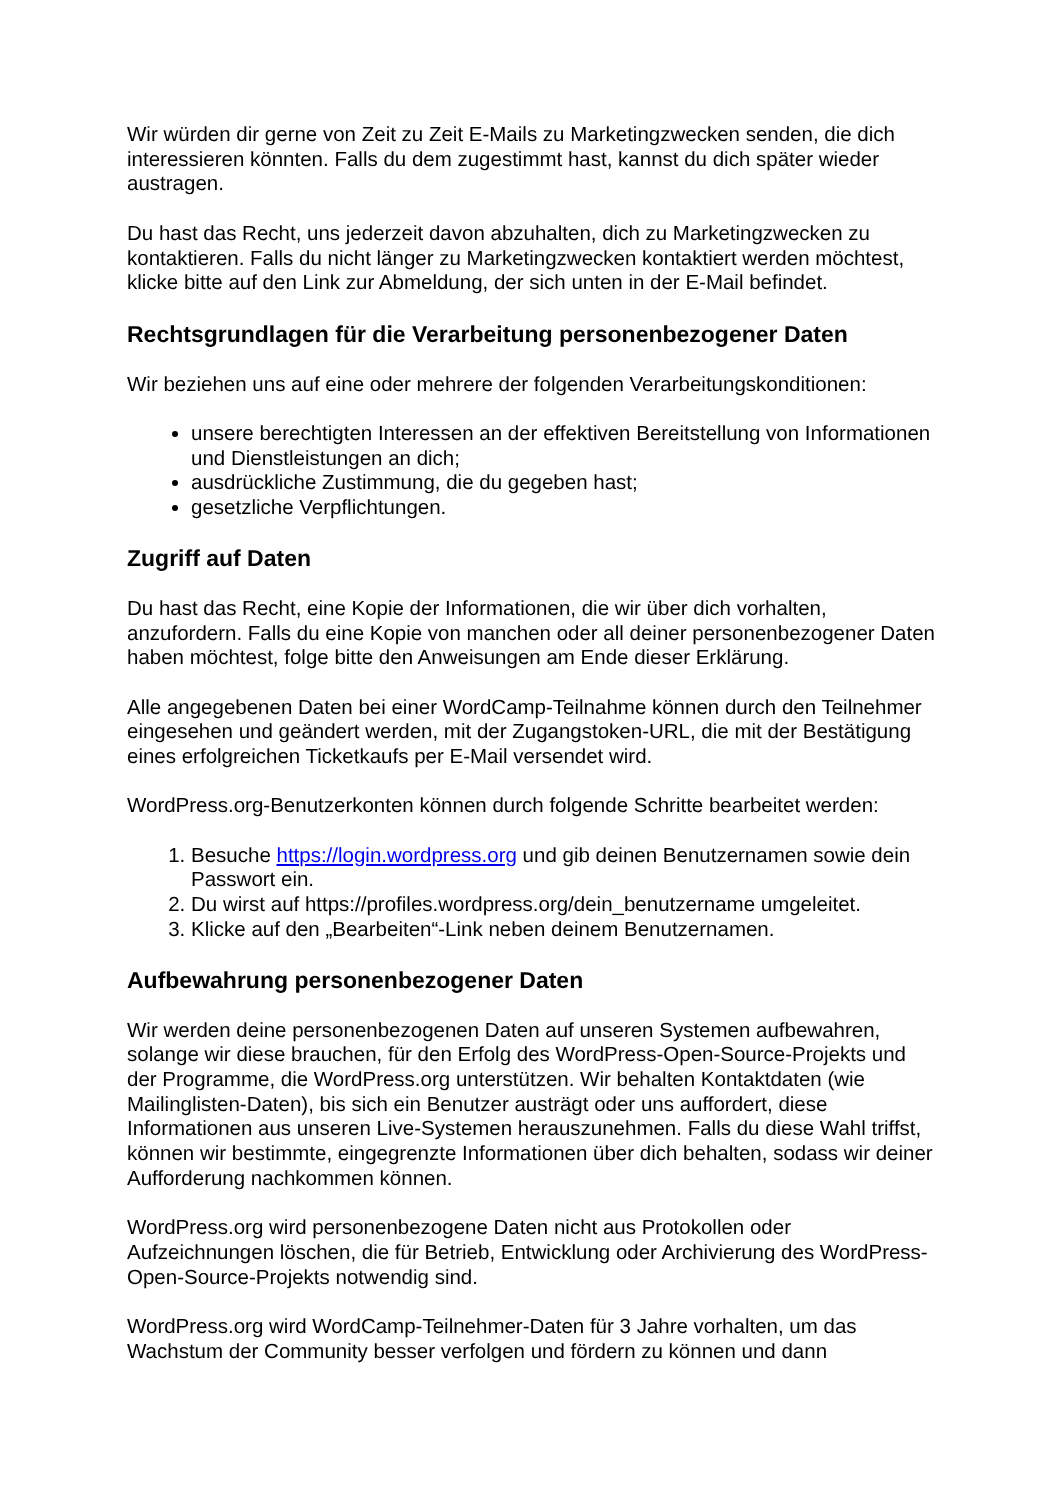Wir würden dir gerne von Zeit zu Zeit E-Mails zu Marketingzwecken senden, die dich interessieren könnten. Falls du dem zugestimmt hast, kannst du dich später wieder austragen.
Du hast das Recht, uns jederzeit davon abzuhalten, dich zu Marketingzwecken zu kontaktieren. Falls du nicht länger zu Marketingzwecken kontaktiert werden möchtest, klicke bitte auf den Link zur Abmeldung, der sich unten in der E-Mail befindet.
Rechtsgrundlagen für die Verarbeitung personenbezogener Daten
Wir beziehen uns auf eine oder mehrere der folgenden Verarbeitungskonditionen:
unsere berechtigten Interessen an der effektiven Bereitstellung von Informationen und Dienstleistungen an dich;
ausdrückliche Zustimmung, die du gegeben hast;
gesetzliche Verpflichtungen.
Zugriff auf Daten
Du hast das Recht, eine Kopie der Informationen, die wir über dich vorhalten, anzufordern. Falls du eine Kopie von manchen oder all deiner personenbezogener Daten haben möchtest, folge bitte den Anweisungen am Ende dieser Erklärung.
Alle angegebenen Daten bei einer WordCamp-Teilnahme können durch den Teilnehmer eingesehen und geändert werden, mit der Zugangstoken-URL, die mit der Bestätigung eines erfolgreichen Ticketkaufs per E-Mail versendet wird.
WordPress.org-Benutzerkonten können durch folgende Schritte bearbeitet werden:
1. Besuche https://login.wordpress.org und gib deinen Benutzernamen sowie dein Passwort ein.
2. Du wirst auf https://profiles.wordpress.org/dein_benutzername umgeleitet.
3. Klicke auf den „Bearbeiten“-Link neben deinem Benutzernamen.
Aufbewahrung personenbezogener Daten
Wir werden deine personenbezogenen Daten auf unseren Systemen aufbewahren, solange wir diese brauchen, für den Erfolg des WordPress-Open-Source-Projekts und der Programme, die WordPress.org unterstützen. Wir behalten Kontaktdaten (wie Mailinglisten-Daten), bis sich ein Benutzer austrägt oder uns auffordert, diese Informationen aus unseren Live-Systemen herauszunehmen. Falls du diese Wahl triffst, können wir bestimmte, eingegrenzte Informationen über dich behalten, sodass wir deiner Aufforderung nachkommen können.
WordPress.org wird personenbezogene Daten nicht aus Protokollen oder Aufzeichnungen löschen, die für Betrieb, Entwicklung oder Archivierung des WordPress-Open-Source-Projekts notwendig sind.
WordPress.org wird WordCamp-Teilnehmer-Daten für 3 Jahre vorhalten, um das Wachstum der Community besser verfolgen und fördern zu können und dann